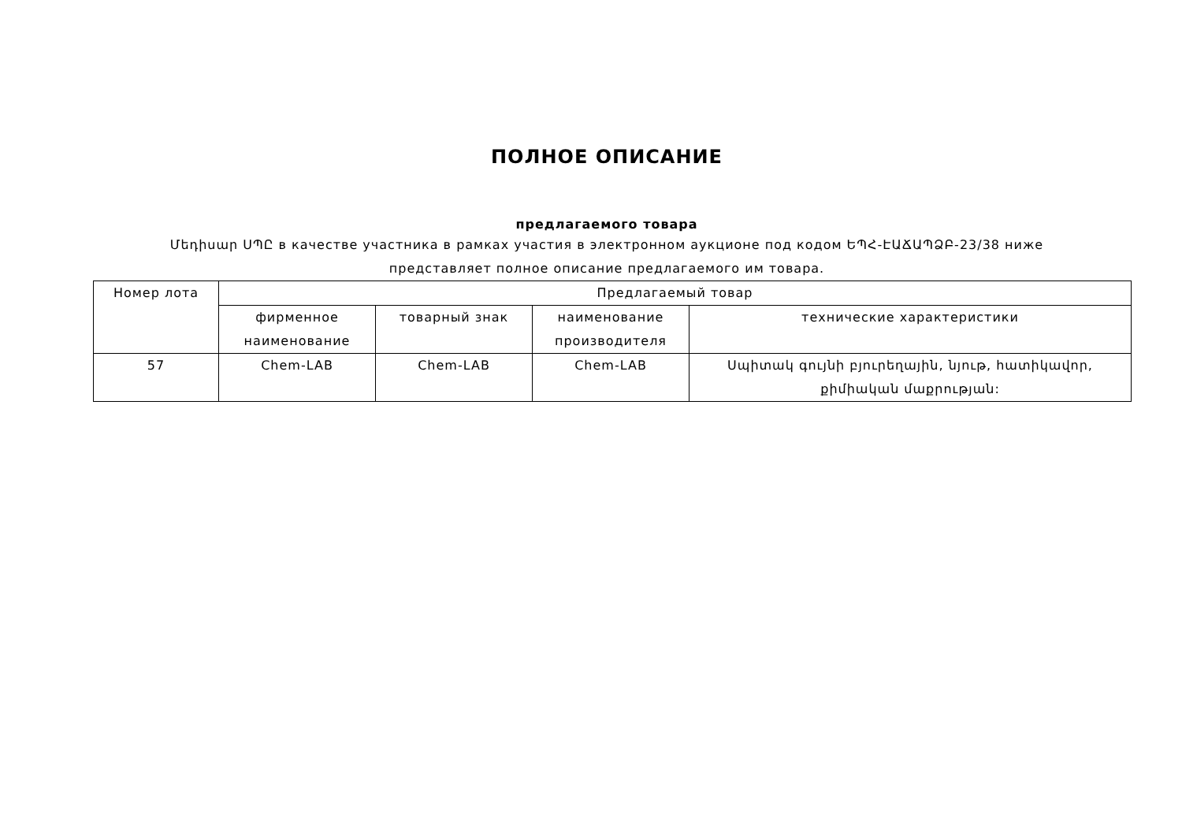ПОЛНОЕ ОПИСАНИЕ
предлагаемого товара
Մեդիսար ՍՊԸ в качестве участника в рамках участия в электронном аукционе под кодом ԵՊՀ-ԷԱՃԱՊՁԲ-23/38 ниже представляет полное описание предлагаемого им товара.
| Номер лота | Предлагаемый товар | | | |
| --- | --- | --- | --- | --- |
| | фирменное наименование | товарный знак | наименование производителя | технические характеристики |
| 57 | Chem-LAB | Chem-LAB | Chem-LAB | Սպիտակ գույնի բյուրեղային, նյութ, հատիկավոր, քիմիական մաքրության: |